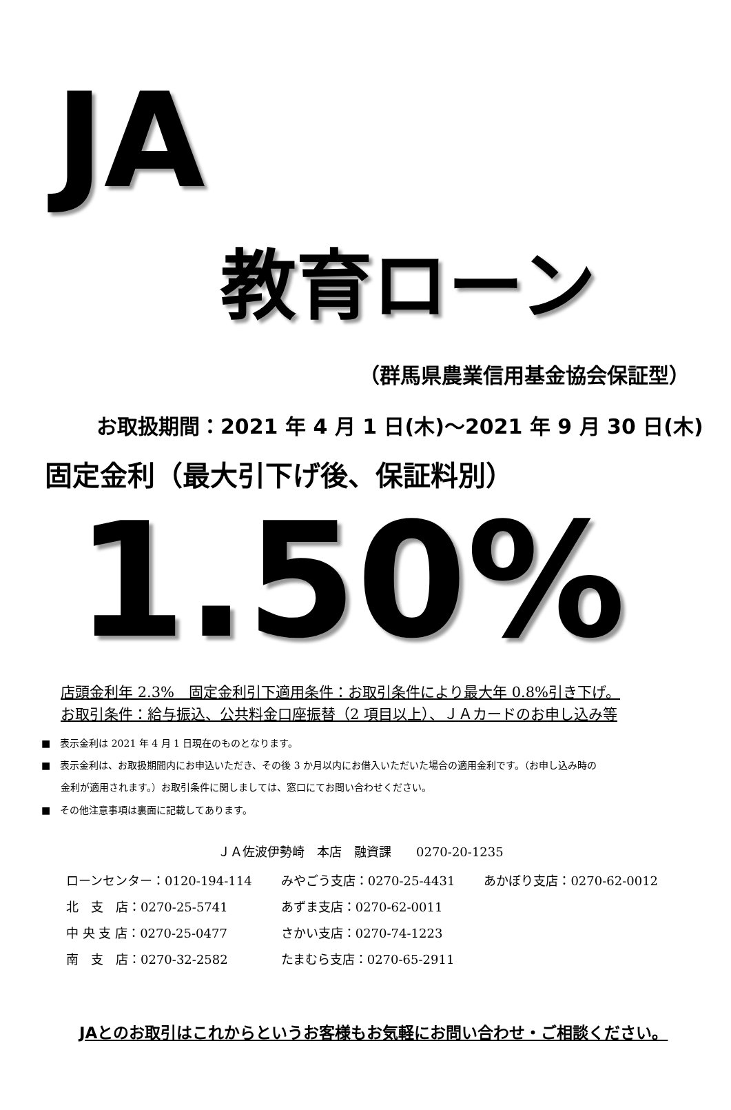JA
教育ローン
（群馬県農業信用基金協会保証型）
お取扱期間：2021 年 4 月 1 日(木)～2021 年 9 月 30 日(木)
固定金利（最大引下げ後、保証料別）
1.50%
店頭金利年 2.3%　固定金利引下適用条件：お取引条件により最大年 0.8%引き下げ。
お取引条件：給与振込、公共料金口座振替（2 項目以上）、ＪＡカードのお申し込み等
■　表示金利は 2021 年 4 月 1 日現在のものとなります。
■　表示金利は、お取扱期間内にお申込いただき、その後 3 か月以内にお借入いただいた場合の適用金利です。（お申し込み時の
　　金利が適用されます。）お取引条件に関しましては、窓口にてお問い合わせください。
■　その他注意事項は裏面に記載してあります。
ＪＡ佐波伊勢崎　本店　融資課　　0270-20-1235
| ローンセンター：0120-194-114 | みやごう支店：0270-25-4431 | あかぼり支店：0270-62-0012 |
| 北 支 店：0270-25-5741 | あずま支店：0270-62-0011 | |
| 中 央 支 店：0270-25-0477 | さかい支店：0270-74-1223 | |
| 南 支 店：0270-32-2582 | たまむら支店：0270-65-2911 | |
JAとのお取引はこれからというお客様もお気軽にお問い合わせ・ご相談ください。